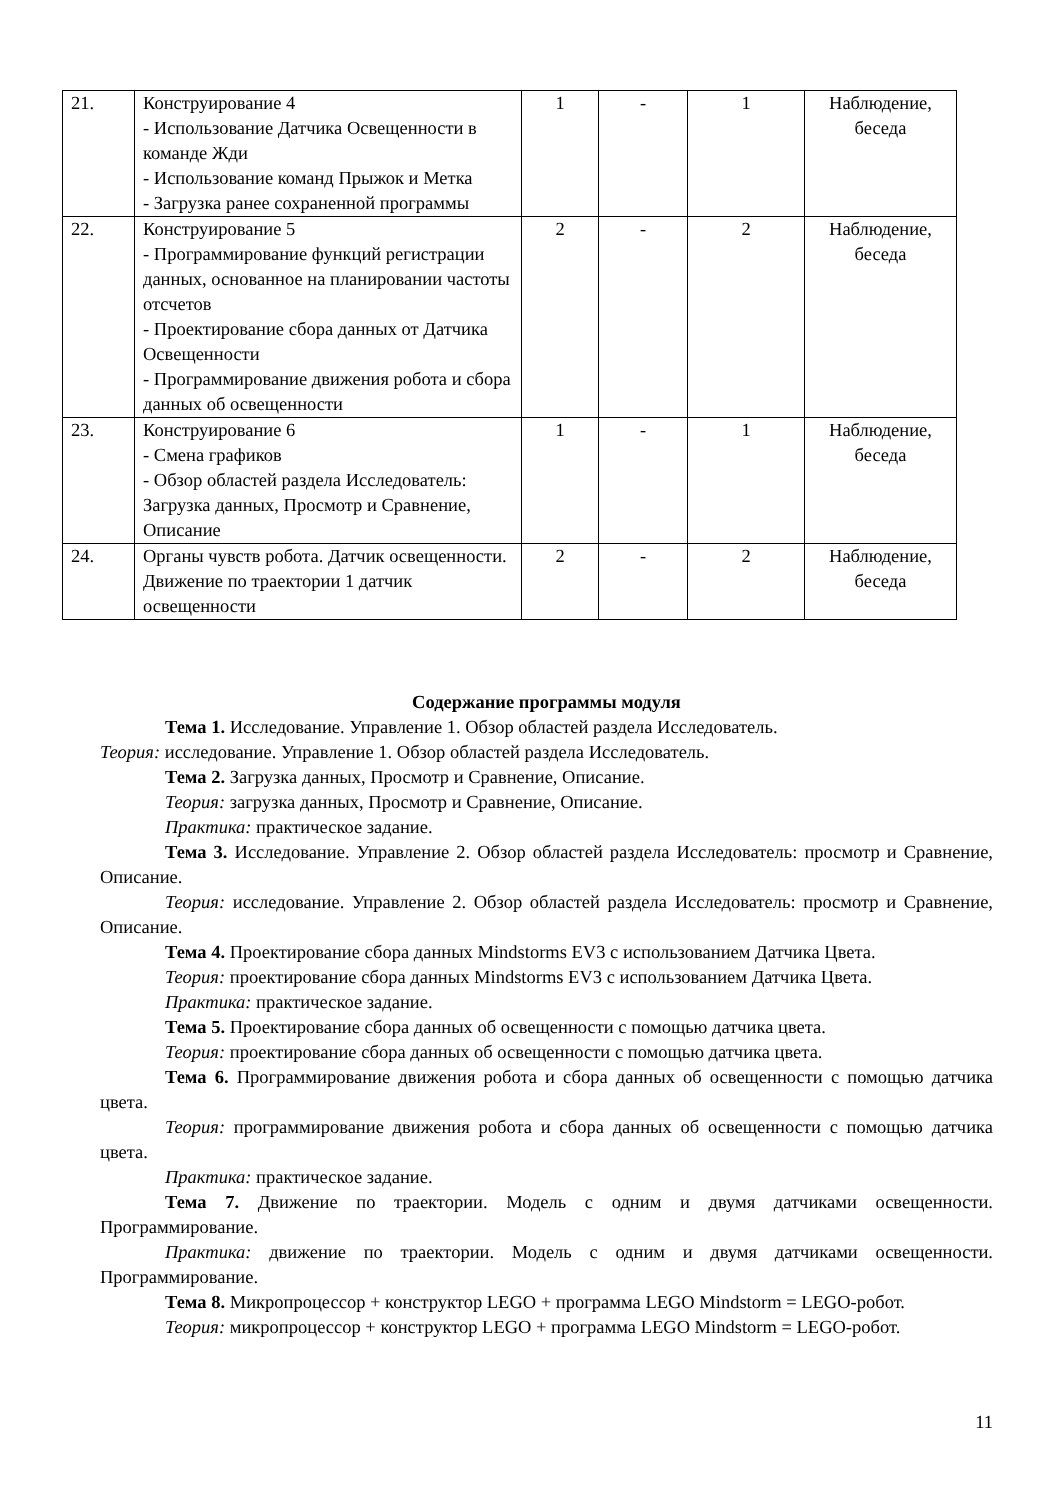| 21. | Конструирование 4 - Использование Датчика Освещенности в команде Жди - Использование команд Прыжок и Метка - Загрузка ранее сохраненной программы | 1 | - | 1 | Наблюдение, беседа |
| 22. | Конструирование 5 - Программирование функций регистрации данных, основанное на планировании частоты отсчетов - Проектирование сбора данных от Датчика Освещенности - Программирование движения робота и сбора данных об освещенности | 2 | - | 2 | Наблюдение, беседа |
| 23. | Конструирование 6 - Смена графиков - Обзор областей раздела Исследователь: Загрузка данных, Просмотр и Сравнение, Описание | 1 | - | 1 | Наблюдение, беседа |
| 24. | Органы чувств робота. Датчик освещенности. Движение по траектории 1 датчик освещенности | 2 | - | 2 | Наблюдение, беседа |
Содержание программы модуля
Тема 1. Исследование. Управление 1. Обзор областей раздела Исследователь.
Теория: исследование. Управление 1. Обзор областей раздела Исследователь.
Тема 2. Загрузка данных, Просмотр и Сравнение, Описание.
Теория: загрузка данных, Просмотр и Сравнение, Описание.
Практика: практическое задание.
Тема 3. Исследование. Управление 2. Обзор областей раздела Исследователь: просмотр и Сравнение, Описание.
Теория: исследование. Управление 2. Обзор областей раздела Исследователь: просмотр и Сравнение, Описание.
Тема 4. Проектирование сбора данных Mindstorms EV3 с использованием Датчика Цвета.
Теория: проектирование сбора данных Mindstorms EV3 с использованием Датчика Цвета.
Практика: практическое задание.
Тема 5. Проектирование сбора данных об освещенности с помощью датчика цвета.
Теория: проектирование сбора данных об освещенности с помощью датчика цвета.
Тема 6. Программирование движения робота и сбора данных об освещенности с помощью датчика цвета.
Теория: программирование движения робота и сбора данных об освещенности с помощью датчика цвета.
Практика: практическое задание.
Тема 7. Движение по траектории. Модель с одним и двумя датчиками освещенности. Программирование.
Практика: движение по траектории. Модель с одним и двумя датчиками освещенности. Программирование.
Тема 8. Микропроцессор + конструктор LEGO + программа LEGO Mindstorm = LEGO-робот.
Теория: микропроцессор + конструктор LEGO + программа LEGO Mindstorm = LEGO-робот.
11